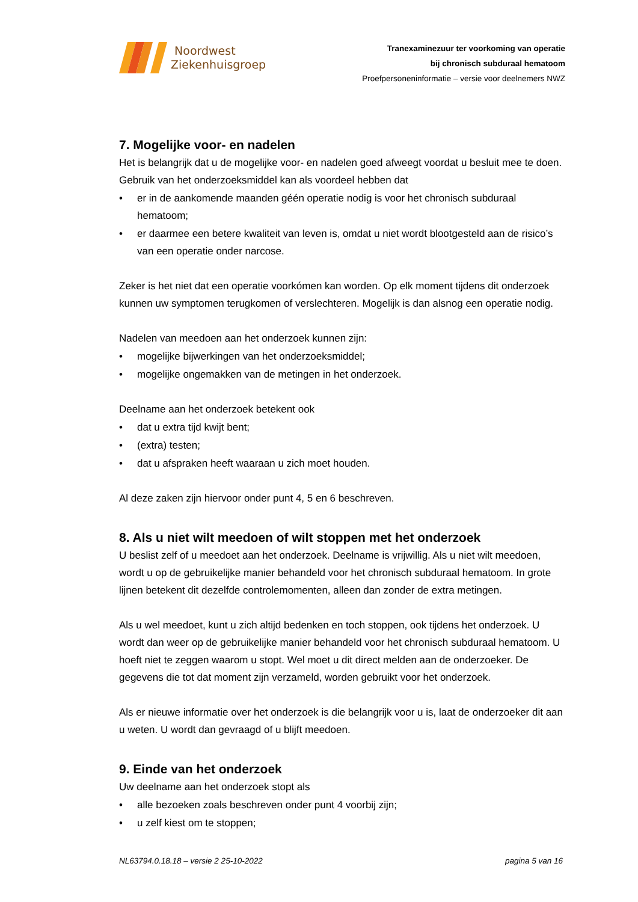Noordwest
Ziekenhuisgroep
Tranexaminezuur ter voorkoming van operatie
bij chronisch subduraal hematoom
Proefpersoneninformatie – versie voor deelnemers NWZ
7. Mogelijke voor- en nadelen
Het is belangrijk dat u de mogelijke voor- en nadelen goed afweegt voordat u besluit mee te doen. Gebruik van het onderzoeksmiddel kan als voordeel hebben dat
• er in de aankomende maanden géén operatie nodig is voor het chronisch subduraal hematoom;
• er daarmee een betere kwaliteit van leven is, omdat u niet wordt blootgesteld aan de risico’s van een operatie onder narcose.
Zeker is het niet dat een operatie voorkómen kan worden. Op elk moment tijdens dit onderzoek kunnen uw symptomen terugkomen of verslechteren. Mogelijk is dan alsnog een operatie nodig.
Nadelen van meedoen aan het onderzoek kunnen zijn:
• mogelijke bijwerkingen van het onderzoeksmiddel;
• mogelijke ongemakken van de metingen in het onderzoek.
Deelname aan het onderzoek betekent ook
• dat u extra tijd kwijt bent;
• (extra) testen;
• dat u afspraken heeft waaraan u zich moet houden.
Al deze zaken zijn hiervoor onder punt 4, 5 en 6 beschreven.
8. Als u niet wilt meedoen of wilt stoppen met het onderzoek
U beslist zelf of u meedoet aan het onderzoek. Deelname is vrijwillig. Als u niet wilt meedoen, wordt u op de gebruikelijke manier behandeld voor het chronisch subduraal hematoom. In grote lijnen betekent dit dezelfde controlemomenten, alleen dan zonder de extra metingen.
Als u wel meedoet, kunt u zich altijd bedenken en toch stoppen, ook tijdens het onderzoek. U wordt dan weer op de gebruikelijke manier behandeld voor het chronisch subduraal hematoom. U hoeft niet te zeggen waarom u stopt. Wel moet u dit direct melden aan de onderzoeker. De gegevens die tot dat moment zijn verzameld, worden gebruikt voor het onderzoek.
Als er nieuwe informatie over het onderzoek is die belangrijk voor u is, laat de onderzoeker dit aan u weten. U wordt dan gevraagd of u blijft meedoen.
9. Einde van het onderzoek
Uw deelname aan het onderzoek stopt als
• alle bezoeken zoals beschreven onder punt 4 voorbij zijn;
• u zelf kiest om te stoppen;
NL63794.0.18.18 – versie 2 25-10-2022 pagina 5 van 16